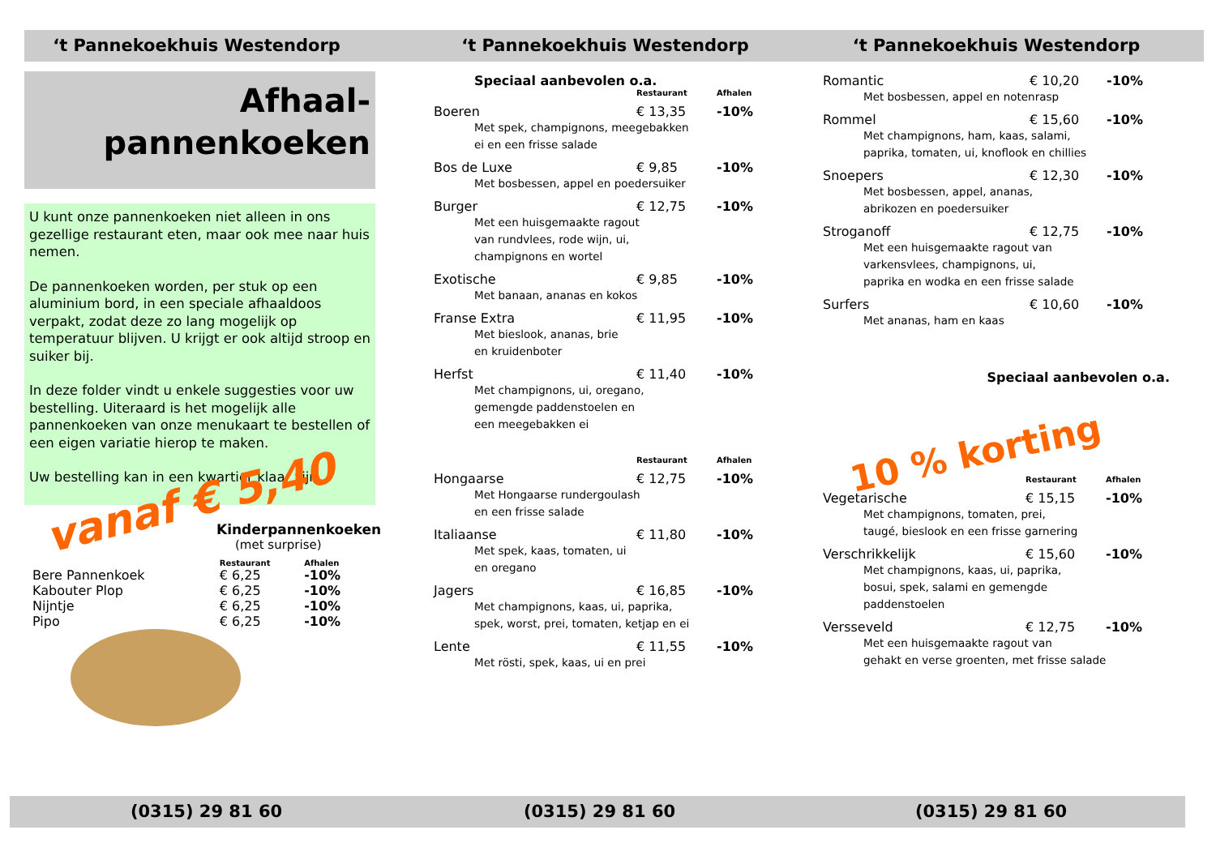‘t Pannekoekhuis Westendorp
Afhaal-
pannenkoeken
U kunt onze pannenkoeken niet alleen in ons gezellige restaurant eten, maar ook mee naar huis nemen.
De pannenkoeken worden, per stuk op een aluminium bord, in een speciale afhaaldoos verpakt, zodat deze zo lang mogelijk op temperatuur blijven. U krijgt er ook altijd stroop en suiker bij.
In deze folder vindt u enkele suggesties voor uw bestelling. Uiteraard is het mogelijk alle pannenkoeken van onze menukaart te bestellen of een eigen variatie hierop te maken.
Uw bestelling kan in een kwartier klaar zijn.
vanaf € 5,40
Kinderpannenkoeken
(met surprise)
| | Restaurant | Afhalen |
| --- | --- | --- |
| Bere Pannenkoek | € 6,25 | -10% |
| Kabouter Plop | € 6,25 | -10% |
| Nijntje | € 6,25 | -10% |
| Pipo | € 6,25 | -10% |
‘t Pannekoekhuis Westendorp
Speciaal aanbevolen o.a.
| | Restaurant | Afhalen |
| --- | --- | --- |
| Boeren | € 13,35 | -10% |
| Met spek, champignons, meegebakken ei en een frisse salade | | |
| Bos de Luxe | € 9,85 | -10% |
| Met bosbessen, appel en poedersuiker | | |
| Burger | € 12,75 | -10% |
| Met een huisgemaakte ragout van rundvlees, rode wijn, ui, champignons en wortel | | |
| Exotische | € 9,85 | -10% |
| Met banaan, ananas en kokos | | |
| Franse Extra | € 11,95 | -10% |
| Met bieslook, ananas, brie en kruidenboter | | |
| Herfst | € 11,40 | -10% |
| Met champignons, ui, oregano, gemengde paddenstoelen en een meegebakken ei | | |
| | Restaurant | Afhalen |
| Hongaarse | € 12,75 | -10% |
| Met Hongaarse rundergoulash en een frisse salade | | |
| Italiaanse | € 11,80 | -10% |
| Met spek, kaas, tomaten, ui en oregano | | |
| Jagers | € 16,85 | -10% |
| Met champignons, kaas, ui, paprika, spek, worst, prei, tomaten, ketjap en ei | | |
| Lente | € 11,55 | -10% |
| Met rösti, spek, kaas, ui en prei | | |
‘t Pannekoekhuis Westendorp
| Romantic | € 10,20 | -10% |
| Met bosbessen, appel en notenrasp | | |
| Rommel | € 15,60 | -10% |
| Met champignons, ham, kaas, salami, paprika, tomaten, ui, knoflook en chillies | | |
| Snoepers | € 12,30 | -10% |
| Met bosbessen, appel, ananas, abrikozen en poedersuiker | | |
| Stroganoff | € 12,75 | -10% |
| Met een huisgemaakte ragout van varkensvlees, champignons, ui, paprika en wodka en een frisse salade | | |
| Surfers | € 10,60 | -10% |
| Met ananas, ham en kaas | | |
Speciaal aanbevolen o.a.
10 % korting
| | Restaurant | Afhalen |
| --- | --- | --- |
| Vegetarische | € 15,15 | -10% |
| Met champignons, tomaten, prei, taugé, bieslook en een frisse garnering | | |
| Verschrikkelijk | € 15,60 | -10% |
| Met champignons, kaas, ui, paprika, bosui, spek, salami en gemengde paddenstoelen | | |
| Versseveld | € 12,75 | -10% |
| Met een huisgemaakte ragout van gehakt en verse groenten, met frisse salade | | |
(0315) 29 81 60 (0315) 29 81 60 (0315) 29 81 60